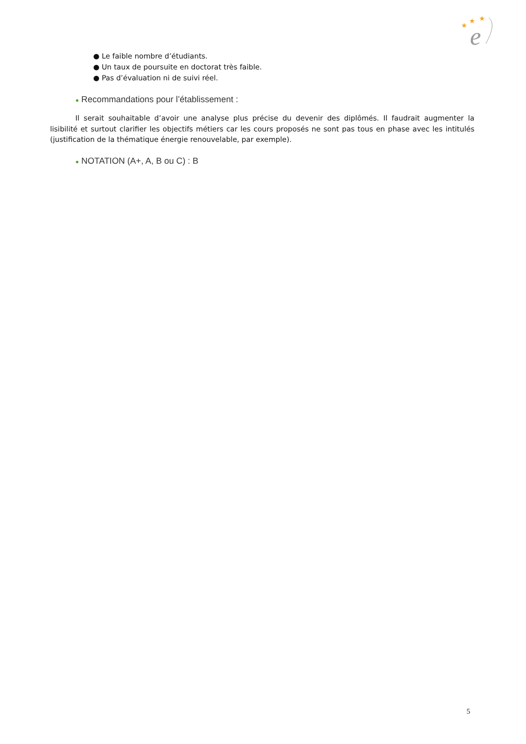★
★
★
e
● Le faible nombre d’étudiants.
● Un taux de poursuite en doctorat très faible.
● Pas d’évaluation ni de suivi réel.
● Recommandations pour l’établissement :
Il serait souhaitable d’avoir une analyse plus précise du devenir des diplômés. Il faudrait augmenter la lisibilité et surtout clarifier les objectifs métiers car les cours proposés ne sont pas tous en phase avec les intitulés (justification de la thématique énergie renouvelable, par exemple).
● NOTATION (A+, A, B ou C) : B
5